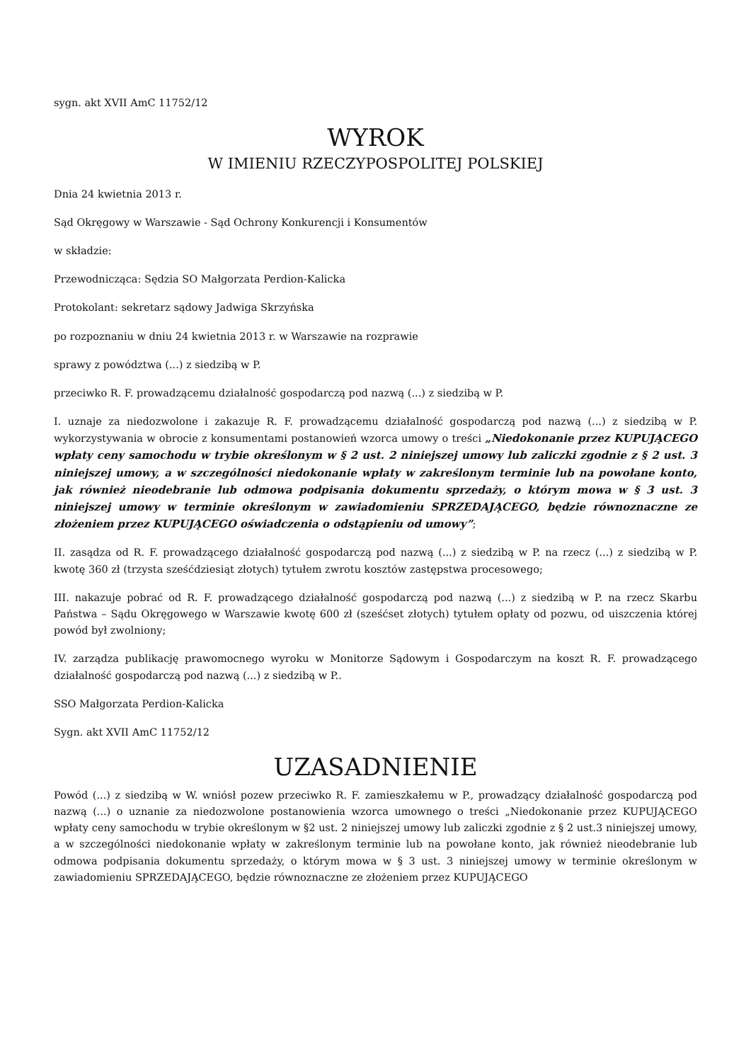sygn. akt XVII AmC 11752/12
WYROK
W IMIENIU RZECZYPOSPOLITEJ POLSKIEJ
Dnia 24 kwietnia 2013 r.
Sąd Okręgowy w Warszawie - Sąd Ochrony Konkurencji i Konsumentów
w składzie:
Przewodnicząca: Sędzia SO Małgorzata Perdion-Kalicka
Protokolant: sekretarz sądowy Jadwiga Skrzyńska
po rozpoznaniu w dniu 24 kwietnia 2013 r. w Warszawie na rozprawie
sprawy z powództwa (...) z siedzibą w P.
przeciwko R. F. prowadzącemu działalność gospodarczą pod nazwą (...) z siedzibą w P.
I. uznaje za niedozwolone i zakazuje R. F. prowadzącemu działalność gospodarczą pod nazwą (...) z siedzibą w P. wykorzystywania w obrocie z konsumentami postanowień wzorca umowy o treści „Niedokonanie przez KUPUJĄCEGO wpłaty ceny samochodu w trybie określonym w § 2 ust. 2 niniejszej umowy lub zaliczki zgodnie z § 2 ust. 3 niniejszej umowy, a w szczególności niedokonanie wpłaty w zakreślonym terminie lub na powołane konto, jak również nieodebranie lub odmowa podpisania dokumentu sprzedaży, o którym mowa w § 3 ust. 3 niniejszej umowy w terminie określonym w zawiadomieniu SPRZEDAJĄCEGO, będzie równoznaczne ze złożeniem przez KUPUJĄCEGO oświadczenia o odstąpieniu od umowy”;
II. zasądza od R. F. prowadzącego działalność gospodarczą pod nazwą (...) z siedzibą w P. na rzecz (...) z siedzibą w P. kwotę 360 zł (trzysta sześćdziesiąt złotych) tytułem zwrotu kosztów zastępstwa procesowego;
III. nakazuje pobrać od R. F. prowadzącego działalność gospodarczą pod nazwą (...) z siedzibą w P. na rzecz Skarbu Państwa – Sądu Okręgowego w Warszawie kwotę 600 zł (sześćset złotych) tytułem opłaty od pozwu, od uiszczenia której powód był zwolniony;
IV. zarządza publikację prawomocnego wyroku w Monitorze Sądowym i Gospodarczym na koszt R. F. prowadzącego działalność gospodarczą pod nazwą (...) z siedzibą w P..
SSO Małgorzata Perdion-Kalicka
Sygn. akt XVII AmC 11752/12
UZASADNIENIE
Powód (...) z siedzibą w W. wniósł pozew przeciwko R. F. zamieszkałemu w P., prowadzący działalność gospodarczą pod nazwą (...) o uznanie za niedozwolone postanowienia wzorca umownego o treści „Niedokonanie przez KUPUJĄCEGO wpłaty ceny samochodu w trybie określonym w §2 ust. 2 niniejszej umowy lub zaliczki zgodnie z § 2 ust.3 niniejszej umowy, a w szczególności niedokonanie wpłaty w zakreślonym terminie lub na powołane konto, jak również nieodebranie lub odmowa podpisania dokumentu sprzedaży, o którym mowa w § 3 ust. 3 niniejszej umowy w terminie określonym w zawiadomieniu SPRZEDAJĄCEGO, będzie równoznaczne ze złożeniem przez KUPUJĄCEGO